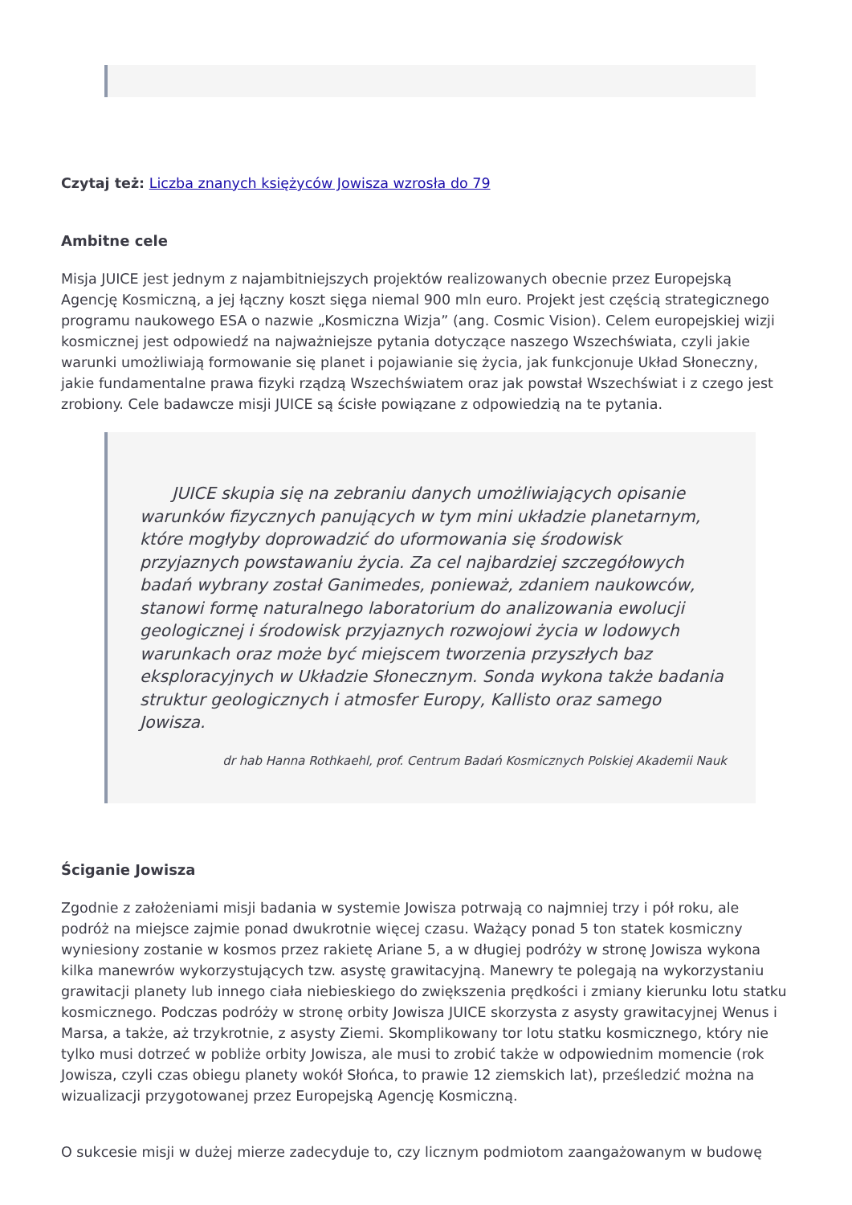Czytaj też: Liczba znanych księżyców Jowisza wzrosła do 79
Ambitne cele
Misja JUICE jest jednym z najambitniejszych projektów realizowanych obecnie przez Europejską Agencję Kosmiczną, a jej łączny koszt sięga niemal 900 mln euro. Projekt jest częścią strategicznego programu naukowego ESA o nazwie „Kosmiczna Wizja” (ang. Cosmic Vision). Celem europejskiej wizji kosmicznej jest odpowiedź na najważniejsze pytania dotyczące naszego Wszechświata, czyli jakie warunki umożliwiają formowanie się planet i pojawianie się życia, jak funkcjonuje Układ Słoneczny, jakie fundamentalne prawa fizyki rządzą Wszechświatem oraz jak powstał Wszechświat i z czego jest zrobiony. Cele badawcze misji JUICE są ścisłe powiązane z odpowiedzią na te pytania.
JUICE skupia się na zebraniu danych umożliwiających opisanie warunków fizycznych panujących w tym mini układzie planetarnym, które mogłyby doprowadzić do uformowania się środowisk przyjaznych powstawaniu życia. Za cel najbardziej szczegółowych badań wybrany został Ganimedes, ponieważ, zdaniem naukowców, stanowi formę naturalnego laboratorium do analizowania ewolucji geologicznej i środowisk przyjaznych rozwojowi życia w lodowych warunkach oraz może być miejscem tworzenia przyszłych baz eksploracyjnych w Układzie Słonecznym. Sonda wykona także badania struktur geologicznych i atmosfer Europy, Kallisto oraz samego Jowisza.
dr hab Hanna Rothkaehl, prof. Centrum Badań Kosmicznych Polskiej Akademii Nauk
Ściganie Jowisza
Zgodnie z założeniami misji badania w systemie Jowisza potrwają co najmniej trzy i pół roku, ale podróż na miejsce zajmie ponad dwukrotnie więcej czasu. Ważący ponad 5 ton statek kosmiczny wyniesiony zostanie w kosmos przez rakietę Ariane 5, a w długiej podróży w stronę Jowisza wykona kilka manewrów wykorzystujących tzw. asystę grawitacyjną. Manewry te polegają na wykorzystaniu grawitacji planety lub innego ciała niebieskiego do zwiększenia prędkości i zmiany kierunku lotu statku kosmicznego. Podczas podróży w stronę orbity Jowisza JUICE skorzysta z asysty grawitacyjnej Wenus i Marsa, a także, aż trzykrotnie, z asysty Ziemi. Skomplikowany tor lotu statku kosmicznego, który nie tylko musi dotrzeć w pobliże orbity Jowisza, ale musi to zrobić także w odpowiednim momencie (rok Jowisza, czyli czas obiegu planety wokół Słońca, to prawie 12 ziemskich lat), prześledzić można na wizualizacji przygotowanej przez Europejską Agencję Kosmiczną.
O sukcesie misji w dużej mierze zadecyduje to, czy licznym podmiotom zaangażowanym w budowę